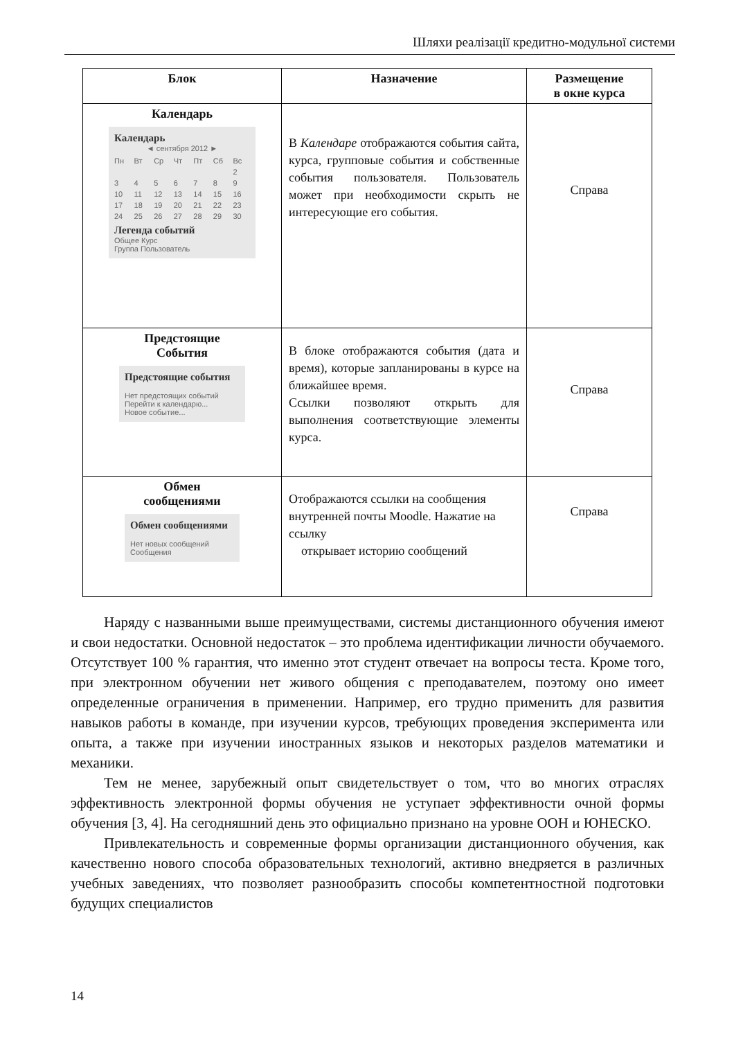Шляхи реалізації кредитно-модульної системи
| Блок | Назначение | Размещение в окне курса |
| --- | --- | --- |
| Календарь Календарь ◄ сентября 2012 ► Пн Вт Ср Чт Пт Сб Вс 2 3 4 5 6 7 8 9 10 11 12 13 14 15 16 17 18 19 20 21 22 23 24 25 26 27 28 29 30 Легенда событий Общее Курс Группа Пользователь | В Календаре отображаются события сайта, курса, групповые события и собственные события пользователя. Пользователь может при необходимости скрыть не интересующие его события. | Справа |
| Предстоящие События Предстоящие события Нет предстоящих событий Перейти к календарю... Новое событие... | В блоке отображаются события (дата и время), которые запланированы в курсе на ближайшее время. Ссылки позволяют открыть для выполнения соответствующие элементы курса. | Справа |
| Обмен сообщениями Обмен сообщениями Нет новых сообщений Сообщения | Отображаются ссылки на сообщения внутренней почты Moodle. Нажатие на ссылку открывает историю сообщений | Справа |
Наряду с названными выше преимуществами, системы дистанционного обучения имеют и свои недостатки. Основной недостаток – это проблема идентификации личности обучаемого. Отсутствует 100 % гарантия, что именно этот студент отвечает на вопросы теста. Кроме того, при электронном обучении нет живого общения с преподавателем, поэтому оно имеет определенные ограничения в применении. Например, его трудно применить для развития навыков работы в команде, при изучении курсов, требующих проведения эксперимента или опыта, а также при изучении иностранных языков и некоторых разделов математики и механики.
Тем не менее, зарубежный опыт свидетельствует о том, что во многих отраслях эффективность электронной формы обучения не уступает эффективности очной формы обучения [3, 4]. На сегодняшний день это официально признано на уровне ООН и ЮНЕСКО.
Привлекательность и современные формы организации дистанционного обучения, как качественно нового способа образовательных технологий, активно внедряется в различных учебных заведениях, что позволяет разнообразить способы компетентностной подготовки будущих специалистов
14